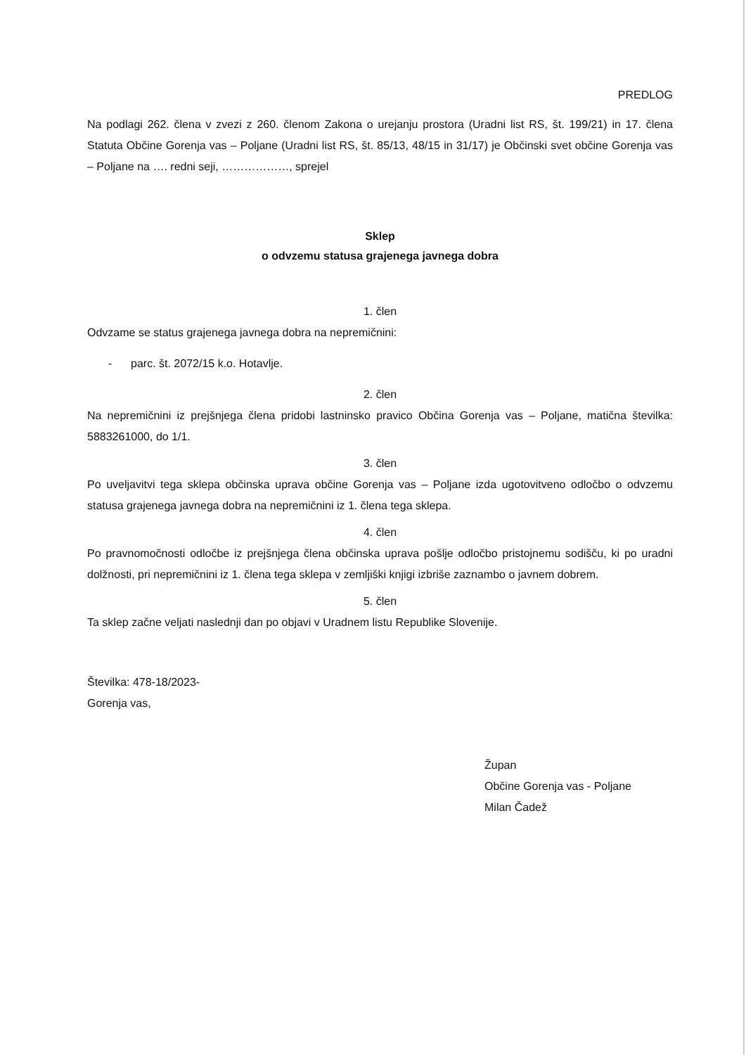PREDLOG
Na podlagi 262. člena v zvezi z 260. členom Zakona o urejanju prostora (Uradni list RS, št. 199/21) in 17. člena Statuta Občine Gorenja vas – Poljane (Uradni list RS, št. 85/13, 48/15 in 31/17) je Občinski svet občine Gorenja vas – Poljane na …. redni seji, ………………, sprejel
Sklep
o odvzemu statusa grajenega javnega dobra
1. člen
Odvzame se status grajenega javnega dobra na nepremičnini:
- parc. št. 2072/15 k.o. Hotavlje.
2. člen
Na nepremičnini iz prejšnjega člena pridobi lastninsko pravico Občina Gorenja vas – Poljane, matična številka: 5883261000, do 1/1.
3. člen
Po uveljavitvi tega sklepa občinska uprava občine Gorenja vas – Poljane izda ugotovitveno odločbo o odvzemu statusa grajenega javnega dobra na nepremičnini iz 1. člena tega sklepa.
4. člen
Po pravnomočnosti odločbe iz prejšnjega člena občinska uprava pošlje odločbo pristojnemu sodišču, ki po uradni dolžnosti, pri nepremičnini iz 1. člena tega sklepa v zemljiški knjigi izbriše zaznambo o javnem dobrem.
5. člen
Ta sklep začne veljati naslednji dan po objavi v Uradnem listu Republike Slovenije.
Številka: 478-18/2023-
Gorenja vas,
Župan
Občine Gorenja vas - Poljane
Milan Čadež